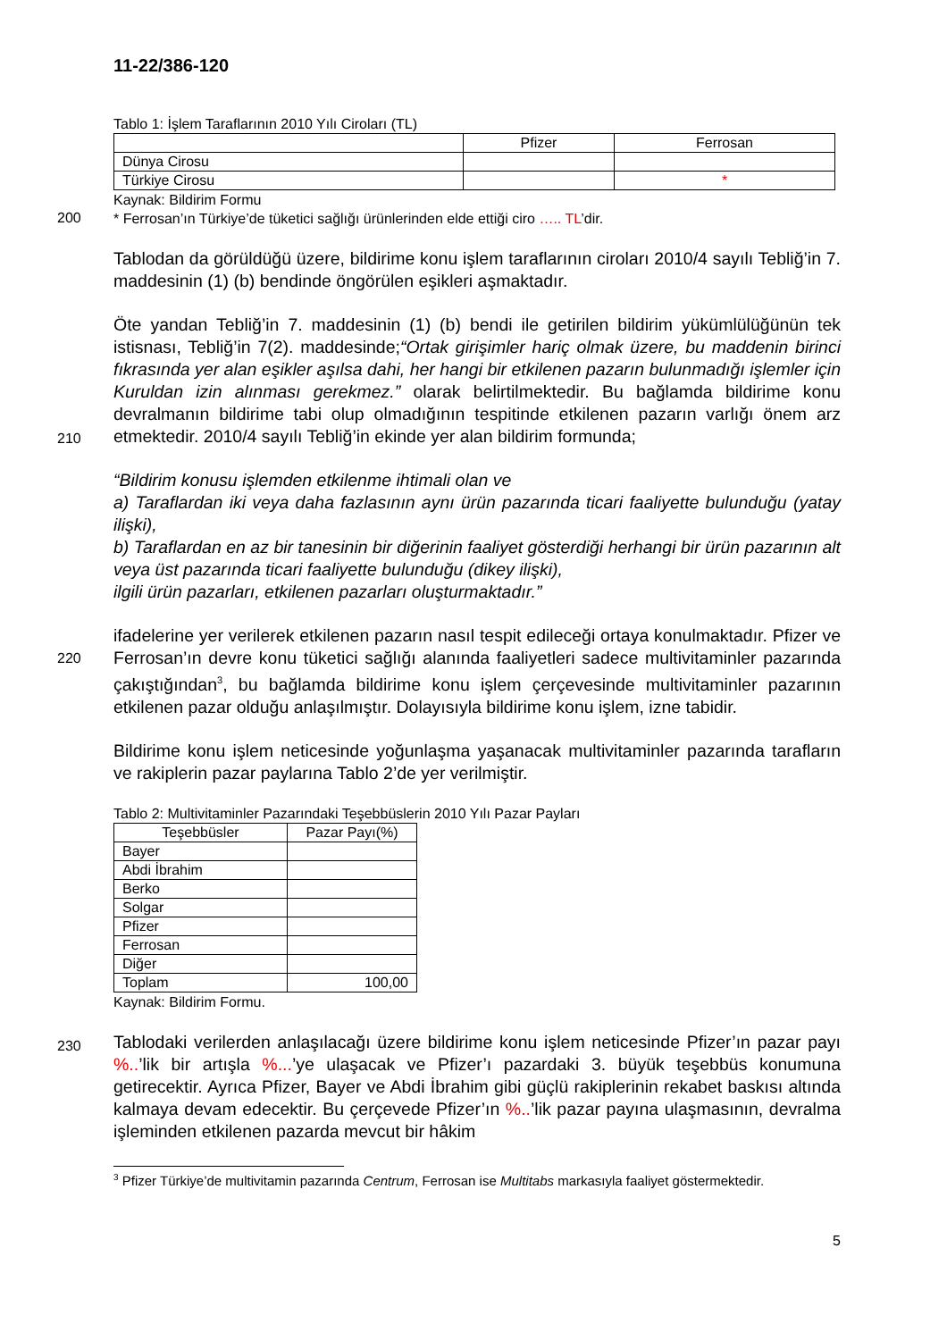11-22/386-120
Tablo 1: İşlem Taraflarının 2010 Yılı Ciroları (TL)
| | Pfizer | Ferrosan |
| Dünya Cirosu | | |
| Türkiye Cirosu | | * |
Kaynak: Bildirim Formu
* Ferrosan’ın Türkiye’de tüketici sağlığı ürünlerinden elde ettiği ciro ….. TL’dir.
Tablodan da görüldüğü üzere, bildirime konu işlem taraflarının ciroları 2010/4 sayılı Tebliğ’in 7. maddesinin (1) (b) bendinde öngörülen eşikleri aşmaktadır.
Öte yandan Tebliğ’in 7. maddesinin (1) (b) bendi ile getirilen bildirim yükümlülüğünün tek istisnası, Tebliğ’in 7(2). maddesinde;“Ortak girişimler hariç olmak üzere, bu maddenin birinci fıkrasında yer alan eşikler aşılsa dahi, her hangi bir etkilenen pazarın bulunmadığı işlemler için Kuruldan izin alınması gerekmez.” olarak belirtilmektedir. Bu bağlamda bildirime konu devralmanın bildirime tabi olup olmadığının tespitinde etkilenen pazarın varlığı önem arz etmektedir. 2010/4 sayılı Tebliğ’in ekinde yer alan bildirim formunda;
“Bildirim konusu işlemden etkilenme ihtimali olan ve
a) Taraflardan iki veya daha fazlasının aynı ürün pazarında ticari faaliyette bulunduğu (yatay ilişki),
b) Taraflardan en az bir tanesinin bir diğerinin faaliyet gösterdiği herhangi bir ürün pazarının alt veya üst pazarında ticari faaliyette bulunduğu (dikey ilişki),
ilgili ürün pazarları, etkilenen pazarları oluşturmaktadır.”
ifadelerine yer verilerek etkilenen pazarın nasıl tespit edileceği ortaya konulmaktadır. Pfizer ve Ferrosan’ın devre konu tüketici sağlığı alanında faaliyetleri sadece multivitaminler pazarında çakıştığından<sup>3</sup>, bu bağlamda bildirime konu işlem çerçevesinde multivitaminler pazarının etkilenen pazar olduğu anlaşılmıştır. Dolayısıyla bildirime konu işlem, izne tabidir.
Bildirime konu işlem neticesinde yoğunlaşma yaşanacak multivitaminler pazarında tarafların ve rakiplerin pazar paylarına Tablo 2’de yer verilmiştir.
Tablo 2: Multivitaminler Pazarındaki Teşebbüslerin 2010 Yılı Pazar Payları
| Teşebbüsler | Pazar Payı(%) |
| Bayer | |
| Abdi İbrahim | |
| Berko | |
| Solgar | |
| Pfizer | |
| Ferrosan | |
| Diğer | |
| Toplam | 100,00 |
Kaynak: Bildirim Formu.
Tablodaki verilerden anlaşılacağı üzere bildirime konu işlem neticesinde Pfizer’ın pazar payı %..’lik bir artışla %...’ye ulaşacak ve Pfizer’ı pazardaki 3. büyük teşebbüs konumuna getirecektir. Ayrıca Pfizer, Bayer ve Abdi İbrahim gibi güçlü rakiplerinin rekabet baskısı altında kalmaya devam edecektir. Bu çerçevede Pfizer’ın %..’lik pazar payına ulaşmasının, devralma işleminden etkilenen pazarda mevcut bir hâkim
<sup>3</sup> Pfizer Türkiye’de multivitamin pazarında Centrum, Ferrosan ise Multitabs markasıyla faaliyet göstermektedir.
5
200
210
220
230